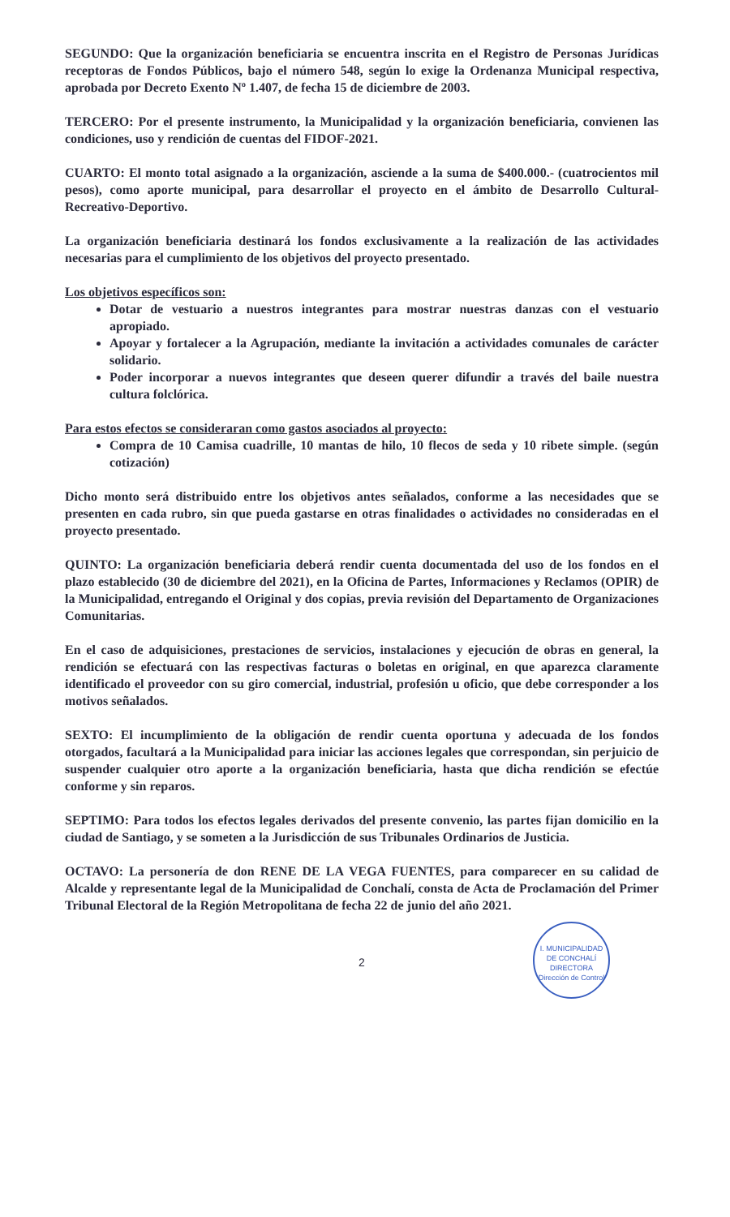SEGUNDO: Que la organización beneficiaria se encuentra inscrita en el Registro de Personas Jurídicas receptoras de Fondos Públicos, bajo el número 548, según lo exige la Ordenanza Municipal respectiva, aprobada por Decreto Exento Nº 1.407, de fecha 15 de diciembre de 2003.
TERCERO: Por el presente instrumento, la Municipalidad y la organización beneficiaria, convienen las condiciones, uso y rendición de cuentas del FIDOF-2021.
CUARTO: El monto total asignado a la organización, asciende a la suma de $400.000.- (cuatrocientos mil pesos), como aporte municipal, para desarrollar el proyecto en el ámbito de Desarrollo Cultural-Recreativo-Deportivo.
La organización beneficiaria destinará los fondos exclusivamente a la realización de las actividades necesarias para el cumplimiento de los objetivos del proyecto presentado.
Los objetivos específicos son:
Dotar de vestuario a nuestros integrantes para mostrar nuestras danzas con el vestuario apropiado.
Apoyar y fortalecer a la Agrupación, mediante la invitación a actividades comunales de carácter solidario.
Poder incorporar a nuevos integrantes que deseen querer difundir a través del baile nuestra cultura folclórica.
Para estos efectos se consideraran como gastos asociados al proyecto:
Compra de 10 Camisa cuadrille, 10 mantas de hilo, 10 flecos de seda y 10 ribete simple. (según cotización)
Dicho monto será distribuido entre los objetivos antes señalados, conforme a las necesidades que se presenten en cada rubro, sin que pueda gastarse en otras finalidades o actividades no consideradas en el proyecto presentado.
QUINTO: La organización beneficiaria deberá rendir cuenta documentada del uso de los fondos en el plazo establecido (30 de diciembre del 2021), en la Oficina de Partes, Informaciones y Reclamos (OPIR) de la Municipalidad, entregando el Original y dos copias, previa revisión del Departamento de Organizaciones Comunitarias.
En el caso de adquisiciones, prestaciones de servicios, instalaciones y ejecución de obras en general, la rendición se efectuará con las respectivas facturas o boletas en original, en que aparezca claramente identificado el proveedor con su giro comercial, industrial, profesión u oficio, que debe corresponder a los motivos señalados.
SEXTO: El incumplimiento de la obligación de rendir cuenta oportuna y adecuada de los fondos otorgados, facultará a la Municipalidad para iniciar las acciones legales que correspondan, sin perjuicio de suspender cualquier otro aporte a la organización beneficiaria, hasta que dicha rendición se efectúe conforme y sin reparos.
SEPTIMO: Para todos los efectos legales derivados del presente convenio, las partes fijan domicilio en la ciudad de Santiago, y se someten a la Jurisdicción de sus Tribunales Ordinarios de Justicia.
OCTAVO: La personería de don RENE DE LA VEGA FUENTES, para comparecer en su calidad de Alcalde y representante legal de la Municipalidad de Conchalí, consta de Acta de Proclamación del Primer Tribunal Electoral de la Región Metropolitana de fecha 22 de junio del año 2021.
2
I. MUNICIPALIDAD DE CONCHALÍ
DIRECTORA
Dirección de Control